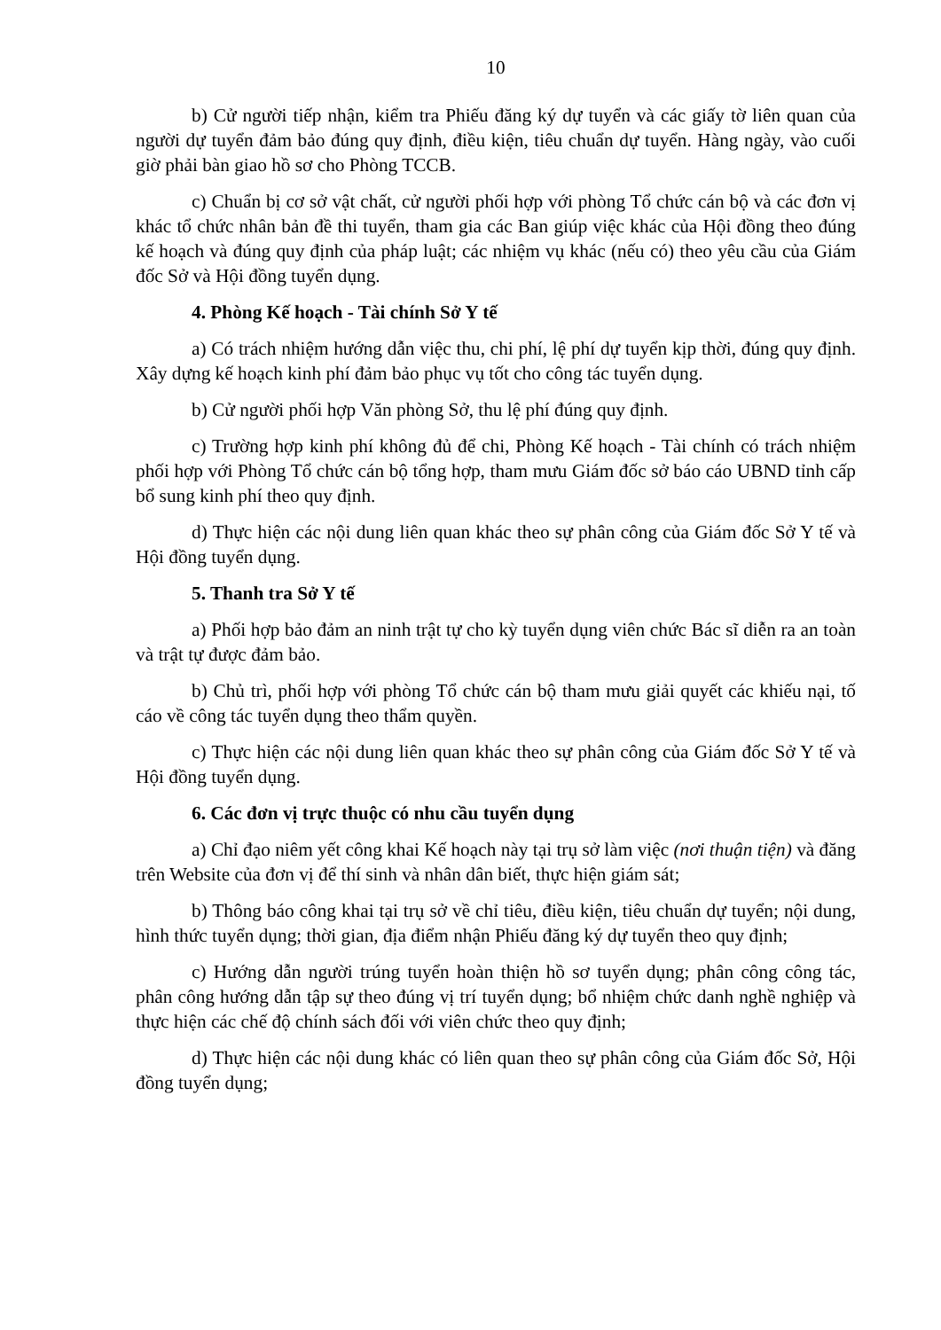10
b) Cử người tiếp nhận, kiểm tra Phiếu đăng ký dự tuyển và các giấy tờ liên quan của người dự tuyển đảm bảo đúng quy định, điều kiện, tiêu chuẩn dự tuyển. Hàng ngày, vào cuối giờ phải bàn giao hồ sơ cho Phòng TCCB.
c) Chuẩn bị cơ sở vật chất, cử người phối hợp với phòng Tổ chức cán bộ và các đơn vị khác tổ chức nhân bản đề thi tuyển, tham gia các Ban giúp việc khác của Hội đồng theo đúng kế hoạch và đúng quy định của pháp luật; các nhiệm vụ khác (nếu có) theo yêu cầu của Giám đốc Sở và Hội đồng tuyển dụng.
4. Phòng Kế hoạch - Tài chính Sở Y tế
a) Có trách nhiệm hướng dẫn việc thu, chi phí, lệ phí dự tuyển kịp thời, đúng quy định. Xây dựng kế hoạch kinh phí đảm bảo phục vụ tốt cho công tác tuyển dụng.
b) Cử người phối hợp Văn phòng Sở, thu lệ phí đúng quy định.
c) Trường hợp kinh phí không đủ để chi, Phòng Kế hoạch - Tài chính có trách nhiệm phối hợp với Phòng Tổ chức cán bộ tổng hợp, tham mưu Giám đốc sở báo cáo UBND tỉnh cấp bổ sung kinh phí theo quy định.
d) Thực hiện các nội dung liên quan khác theo sự phân công của Giám đốc Sở Y tế và Hội đồng tuyển dụng.
5. Thanh tra Sở Y tế
a) Phối hợp bảo đảm an ninh trật tự cho kỳ tuyển dụng viên chức Bác sĩ diễn ra an toàn và trật tự được đảm bảo.
b) Chủ trì, phối hợp với phòng Tổ chức cán bộ tham mưu giải quyết các khiếu nại, tố cáo về công tác tuyển dụng theo thẩm quyền.
c) Thực hiện các nội dung liên quan khác theo sự phân công của Giám đốc Sở Y tế và Hội đồng tuyển dụng.
6. Các đơn vị trực thuộc có nhu cầu tuyển dụng
a) Chỉ đạo niêm yết công khai Kế hoạch này tại trụ sở làm việc (nơi thuận tiện) và đăng trên Website của đơn vị để thí sinh và nhân dân biết, thực hiện giám sát;
b) Thông báo công khai tại trụ sở về chỉ tiêu, điều kiện, tiêu chuẩn dự tuyển; nội dung, hình thức tuyển dụng; thời gian, địa điểm nhận Phiếu đăng ký dự tuyển theo quy định;
c) Hướng dẫn người trúng tuyển hoàn thiện hồ sơ tuyển dụng; phân công công tác, phân công hướng dẫn tập sự theo đúng vị trí tuyển dụng; bổ nhiệm chức danh nghề nghiệp và thực hiện các chế độ chính sách đối với viên chức theo quy định;
d) Thực hiện các nội dung khác có liên quan theo sự phân công của Giám đốc Sở, Hội đồng tuyển dụng;